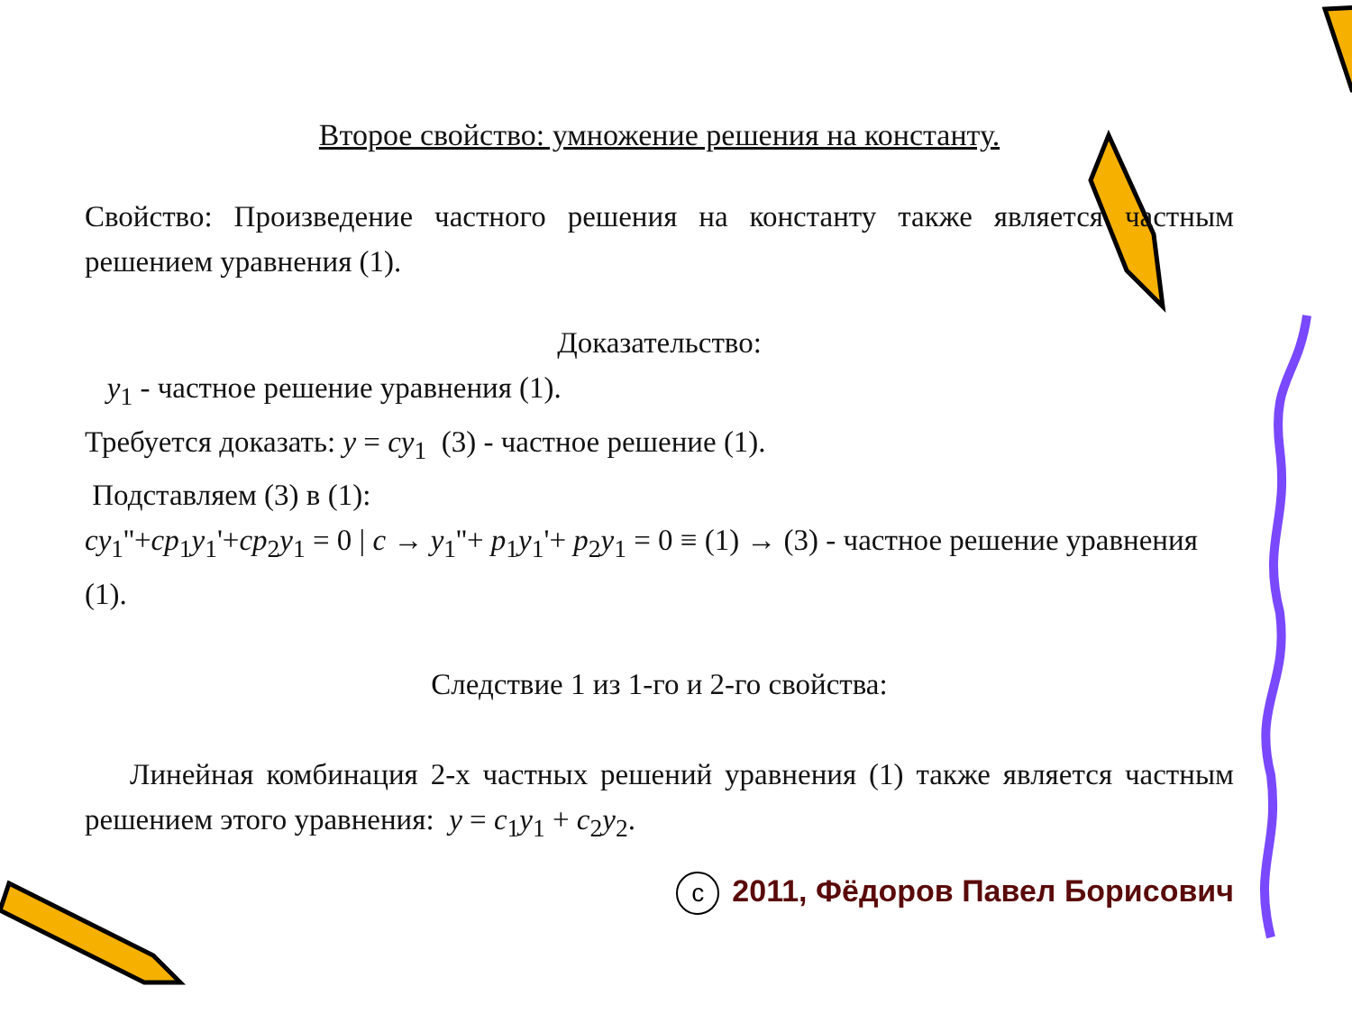Второе свойство: умножение решения на константу.
Свойство: Произведение частного решения на константу также является частным решением уравнения (1).
Доказательство:
y<sub>1</sub> - частное решение уравнения (1).
Требуется доказать: y = cy<sub>1</sub> (3) - частное решение (1).
Подставляем (3) в (1):
cy<sub>1</sub>''+cp<sub>1</sub>y<sub>1</sub>'+cp<sub>2</sub>y<sub>1</sub> = 0 | c → y<sub>1</sub>''+ p<sub>1</sub>y<sub>1</sub>'+ p<sub>2</sub>y<sub>1</sub> = 0 ≡ (1) → (3) - частное решение уравнения (1).
Следствие 1 из 1-го и 2-го свойства:
Линейная комбинация 2-х частных решений уравнения (1) также является частным решением этого уравнения: y = c<sub>1</sub>y<sub>1</sub> + c<sub>2</sub>y<sub>2</sub>.
c 2011, Фёдоров Павел Борисович